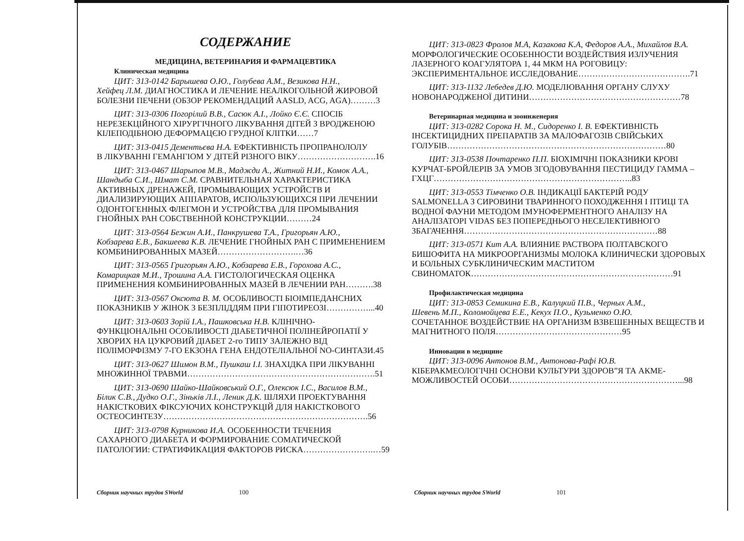СОДЕРЖАНИЕ
МЕДИЦИНА, ВЕТЕРИНАРИЯ И ФАРМАЦЕВТИКА
Клиническая медицина
ЦИТ: 313-0142 Барышева О.Ю., Голубева А.М., Везикова Н.Н.,
Хейфец Л.М. ДИАГНОСТИКА И ЛЕЧЕНИЕ НЕАЛКОГОЛЬНОЙ ЖИРОВОЙ БОЛЕЗНИ ПЕЧЕНИ (ОБЗОР РЕКОМЕНДАЦИЙ AASLD, ACG, AGA)………3
ЦИТ: 313-0306 Погорілий В.В., Сасюк А.І., Лойко Є.Є. СПОСІБ
НЕРЕЗЕКЦІЙНОГО ХІРУРГІЧНОГО ЛІКУВАННЯ ДІТЕЙ З ВРОДЖЕНОЮ КІЛЕПОДІБНОЮ ДЕФОРМАЦЄЮ ГРУДНОЇ КЛІТКИ……7
ЦИТ: 313-0415 Дементьєва Н.А. ЕФЕКТИВНІСТЬ ПРОПРАНОЛОЛУ
В ЛІКУВАННІ ГЕМАНГІОМ У ДІТЕЙ РІЗНОГО ВІКУ……………………….16
ЦИТ: 313-0467 Шарыпов М.В., Маджди А., Житний Н.И., Комок А.А.,
Шандыба С.И., Шмат С.М. СРАВНИТЕЛЬНАЯ ХАРАКТЕРИСТИКА АКТИВНЫХ ДРЕНАЖЕЙ, ПРОМЫВАЮЩИХ УСТРОЙСТВ И ДИАЛИЗИРУЮЩИХ АППАРАТОВ, ИСПОЛЬЗУЮЩИХСЯ ПРИ ЛЕЧЕНИИ ОДОНТОГЕННЫХ ФЛЕГМОН И УСТРОЙСТВА ДЛЯ ПРОМЫВАНИЯ ГНОЙНЫХ РАН СОБСТВЕННОЙ КОНСТРУКЦИИ………24
ЦИТ: 313-0564 Бежин А.И., Панкрушева Т.А., Григорьян А.Ю.,
Кобзарева Е.В., Бакшеева К.В. ЛЕЧЕНИЕ ГНОЙНЫХ РАН С ПРИМЕНЕНИЕМ КОМБИНИРОВАННЫХ МАЗЕЙ……………………….…36
ЦИТ: 313-0565 Григорьян А.Ю., Кобзарева Е.В., Горохова А.С.,
Комарицкая М.И., Трошина А.А. ГИСТОЛОГИЧЕСКАЯ ОЦЕНКА ПРИМЕНЕНИЯ КОМБИНИРОВАННЫХ МАЗЕЙ В ЛЕЧЕНИИ РАН……….38
ЦИТ: 313-0567 Оксюта В. М. ОСОБЛИВОСТІ БІОІМПЕДАНСНИХ
ПОКАЗНИКІВ У ЖІНОК З БЕЗПЛІДДЯМ ПРИ ГІПОТИРЕОЗІ……………...40
ЦИТ: 313-0603 Зорій І.А., Пашковська Н.В. КЛІНІЧНО-
ФУНКЦІОНАЛЬНІ ОСОБЛИВОСТІ ДІАБЕТИЧНОЇ ПОЛІНЕЙРОПАТІЇ У ХВОРИХ НА ЦУКРОВИЙ ДІАБЕТ 2-го ТИПУ ЗАЛЕЖНО ВІД ПОЛІМОРФІЗМУ 7-ГО ЕКЗОНА ГЕНА ЕНДОТЕЛІАЛЬНОЇ NO-СИНТАЗИ.45
ЦИТ: 313-0627 Шимон В.М., Пушкаш І.І. ЗНАХІДКА ПРИ ЛІКУВАННІ
МНОЖИННОЇ ТРАВМИ………………………………………………………….51
ЦИТ: 313-0690 Шайко-Шайковський О.Г., Олексюк І.С., Василов В.М.,
Білик С.В., Дудко О.Г., Зіньків Л.І., Леник Д.К. ШЛЯХИ ПРОЕКТУВАННЯ НАКІСТКОВИХ ФІКСУЮЧИХ КОНСТРУКЦІЙ ДЛЯ НАКІСТКОВОГО ОСТЕОСИНТЕЗУ……………………………………………………………….56
ЦИТ: 313-0798 Курникова И.А. ОСОБЕННОСТИ ТЕЧЕНИЯ
САХАРНОГО ДИАБЕТА И ФОРМИРОВАНИЕ СОМАТИЧЕСКОЙ ПАТОЛОГИИ: СТРАТИФИКАЦИЯ ФАКТОРОВ РИСКА…………………….…59
ЦИТ: 313-0823 Фролов М.А, Казакова К.А, Федоров А.А., Михайлов В.А.
МОРФОЛОГИЧЕСКИЕ ОСОБЕННОСТИ ВОЗДЕЙСТВИЯ ИЗЛУЧЕНИЯ ЛАЗЕРНОГО КОАГУЛЯТОРА 1, 44 МКМ НА РОГОВИЦУ: ЭКСПЕРИМЕНТАЛЬНОЕ ИССЛЕДОВАНИЕ………………………………….71
ЦИТ: 313-1132 Лебедев Д.Ю. МОДЕЛЮВАННЯ ОРГАНУ СЛУХУ
НОВОНАРОДЖЕНОЇ ДИТИНИ………………………………………………78
Ветеринарная медицина и зооинженерия
ЦИТ: 313-0282 Сорока Н. М., Сидоренко І. В. ЕФЕКТИВНІСТЬ
ІНСЕКТИЦИДНИХ ПРЕПАРАТІВ ЗА МАЛОФАГОЗІВ СВІЙСЬКИХ ГОЛУБІВ……………………………………………………………………80
ЦИТ: 313-0538 Почтаренко П.П. БІОХІМІЧНІ ПОКАЗНИКИ КРОВІ
КУРЧАТ-БРОЙЛЕРІВ ЗА УМОВ ЗГОДОВУВАННЯ ПЕСТИЦИДУ ГАММА – ГХЦГ……………………………………………………………..83
ЦИТ: 313-0553 Тімченко О.В. ІНДИКАЦІЇ БАКТЕРІЙ РОДУ
SALMONELLA З СИРОВИНИ ТВАРИННОГО ПОХОДЖЕННЯ І ПТИЦІ ТА ВОДНОЇ ФАУНИ МЕТОДОМ ІМУНОФЕРМЕНТНОГО АНАЛІЗУ НА АНАЛІЗАТОРІ VIDAS БЕЗ ПОПЕРЕДНЬОГО НЕСЕЛЕКТИВНОГО ЗБАГАЧЕННЯ……………………………………………………………88
ЦИТ: 313-0571 Кит А.А. ВЛИЯНИЕ РАСТВОРА ПОЛТАВСКОГО
БИШОФИТА НА МИКРООРГАНИЗМЫ МОЛОКА КЛИНИЧЕСКИ ЗДОРОВЫХ И БОЛЬНЫХ СУБКЛИНИЧЕСКИМ МАСТИТОМ СВИНОМАТОК………………………………………………………………91
Профилактическая медицина
ЦИТ: 313-0853 Семикина Е.В., Калуцкий П.В., Черных А.М.,
Шевень М.П., Коломойцева Е.Е., Кекух П.О., Кузьменко О.Ю.
СОЧЕТАННОЕ ВОЗДЕЙСТВИЕ НА ОРГАНИЗМ ВЗВЕШЕННЫХ ВЕЩЕСТВ И МАГНИТНОГО ПОЛЯ………………………………………95
Инновации в медицине
ЦИТ: 313-0096 Антонов В.М., Антонова-Рафі Ю.В.
КІБЕРАКМЕОЛОГІЧНІ ОСНОВИ КУЛЬТУРИ ЗДОРОВ”Я ТА АКМЕ-МОЖЛИВОСТЕЙ ОСОБИ……………………………………………………...98
Сборник научных трудов SWorld 100
Сборник научных трудов SWorld 101